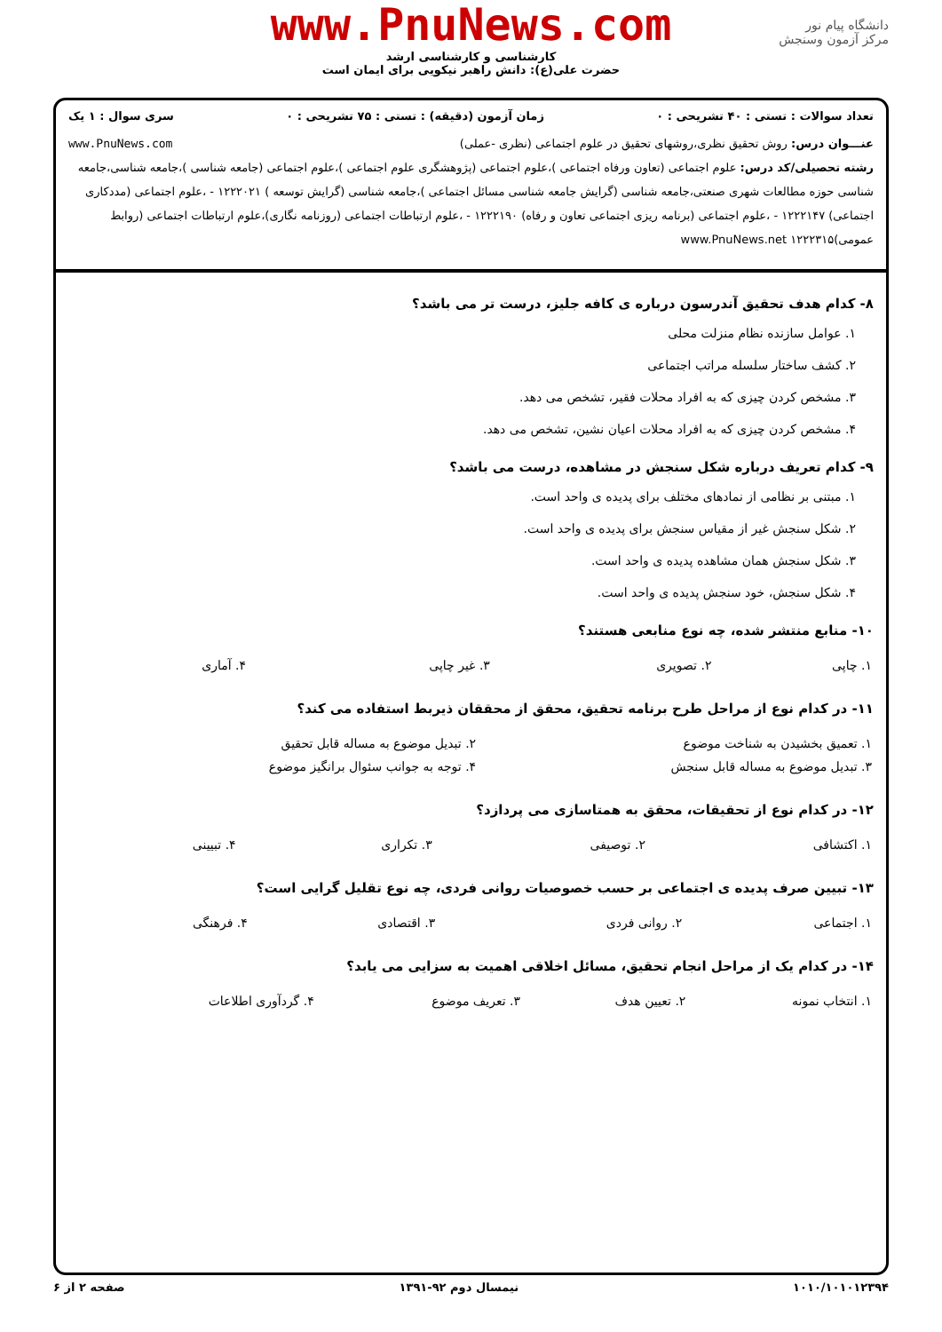www.PnuNews.com
کارشناسی و کارشناسی ارشد
حضرت علی(ع): دانش راهبر نیکویی برای ایمان است
دانشگاه پیام نور
مرکز آزمون وسنجش
تعداد سوالات : تستی : ۴۰ تشریحی : ۰ زمان آزمون (دقیقه) : تستی : ۷۵ تشریحی : ۰ سری سوال : ۱ یک
عنـــوان درس: روش تحقیق نظری،روشهای تحقیق در علوم اجتماعی (نظری -عملی) www.PnuNews.com
رشته تحصیلی/کد درس: علوم اجتماعی (تعاون ورفاه اجتماعی )،علوم اجتماعی (پژوهشگری علوم اجتماعی )،علوم اجتماعی (جامعه شناسی )،جامعه شناسی،جامعه شناسی حوزه مطالعات شهری صنعتی،جامعه شناسی (گرایش جامعه شناسی مسائل اجتماعی )،جامعه شناسی (گرایش توسعه ) ۱۲۲۲۰۲۱ - ،علوم اجتماعی (مددکاری اجتماعی) ۱۲۲۲۱۴۷ - ،علوم اجتماعی (برنامه ریزی اجتماعی تعاون و رفاه) ۱۲۲۲۱۹۰ - ،علوم ارتباطات اجتماعی (روزنامه نگاری)،علوم ارتباطات اجتماعی (روابط عمومی)۱۲۲۲۳۱۵ www.PnuNews.net
۸- کدام هدف تحقیق آندرسون درباره ی کافه جلیز، درست تر می باشد؟
۱. عوامل سازنده نظام منزلت محلی
۲. کشف ساختار سلسله مراتب اجتماعی
۳. مشخص کردن چیزی که به افراد محلات فقیر، تشخص می دهد.
۴. مشخص کردن چیزی که به افراد محلات اعیان نشین، تشخص می دهد.
۹- کدام تعریف درباره شکل سنجش در مشاهده، درست می باشد؟
۱. مبتنی بر نظامی از نمادهای مختلف برای پدیده ی واحد است.
۲. شکل سنجش غیر از مقیاس سنجش برای پدیده ی واحد است.
۳. شکل سنجش همان مشاهده پدیده ی واحد است.
۴. شکل سنجش، خود سنجش پدیده ی واحد است.
۱۰- منابع منتشر شده، چه نوع منابعی هستند؟
| ۱. چاپی | ۲. تصویری | ۳. غیر چاپی | ۴. آماری |
۱۱- در کدام نوع از مراحل طرح برنامه تحقیق، محقق از محققان ذیربط استفاده می کند؟
| ۱. تعمیق بخشیدن به شناخت موضوع | ۲. تبدیل موضوع به مساله قابل تحقیق |
| ۳. تبدیل موضوع به مساله قابل سنجش | ۴. توجه به جوانب سئوال برانگیز موضوع |
۱۲- در کدام نوع از تحقیقات، محقق به همتاسازی می پردازد؟
| ۱. اکتشافی | ۲. توصیفی | ۳. تکراری | ۴. تبیینی |
۱۳- تبیین صرف پدیده ی اجتماعی بر حسب خصوصیات روانی فردی، چه نوع تقلیل گرایی است؟
| ۱. اجتماعی | ۲. روانی فردی | ۳. اقتصادی | ۴. فرهنگی |
۱۴- در کدام یک از مراحل انجام تحقیق، مسائل اخلاقی اهمیت به سزایی می یابد؟
| ۱. انتخاب نمونه | ۲. تعیین هدف | ۳. تعریف موضوع | ۴. گردآوری اطلاعات |
۱۰۱۰/۱۰۱۰۱۲۳۹۴ نیمسال دوم ۹۲-۱۳۹۱ صفحه ۲ از ۶